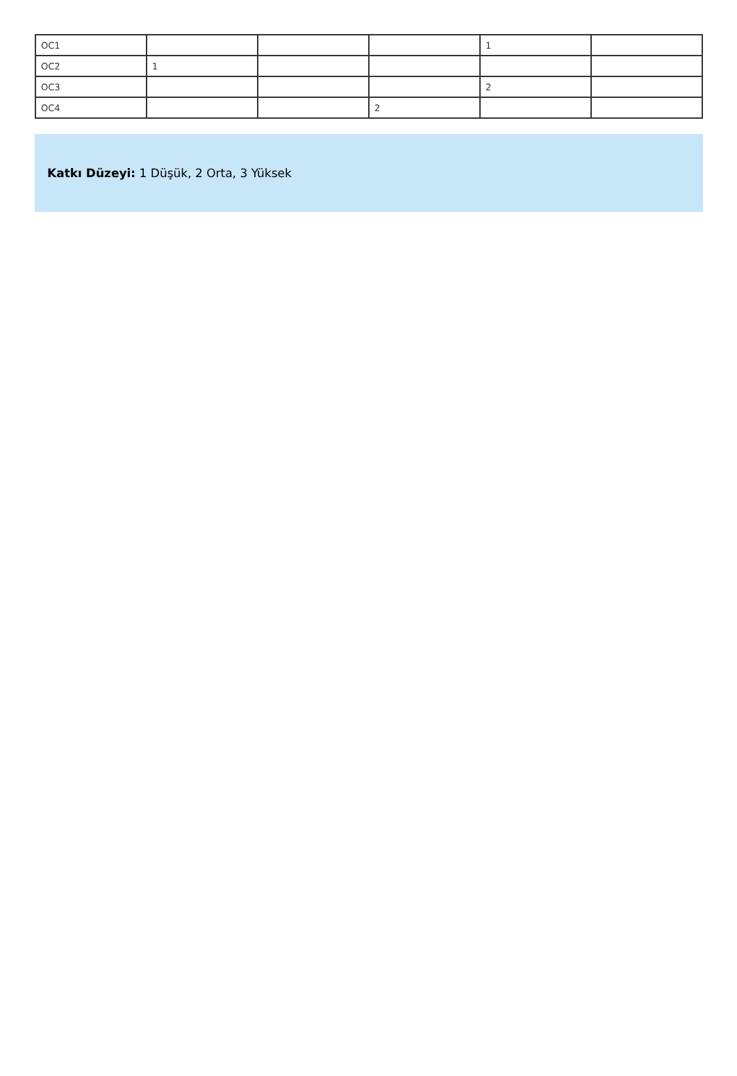| OC1 | | | | 1 | |
| OC2 | 1 | | | | |
| OC3 | | | | 2 | |
| OC4 | | | 2 | | |
Katkı Düzeyi: 1 Düşük, 2 Orta, 3 Yüksek